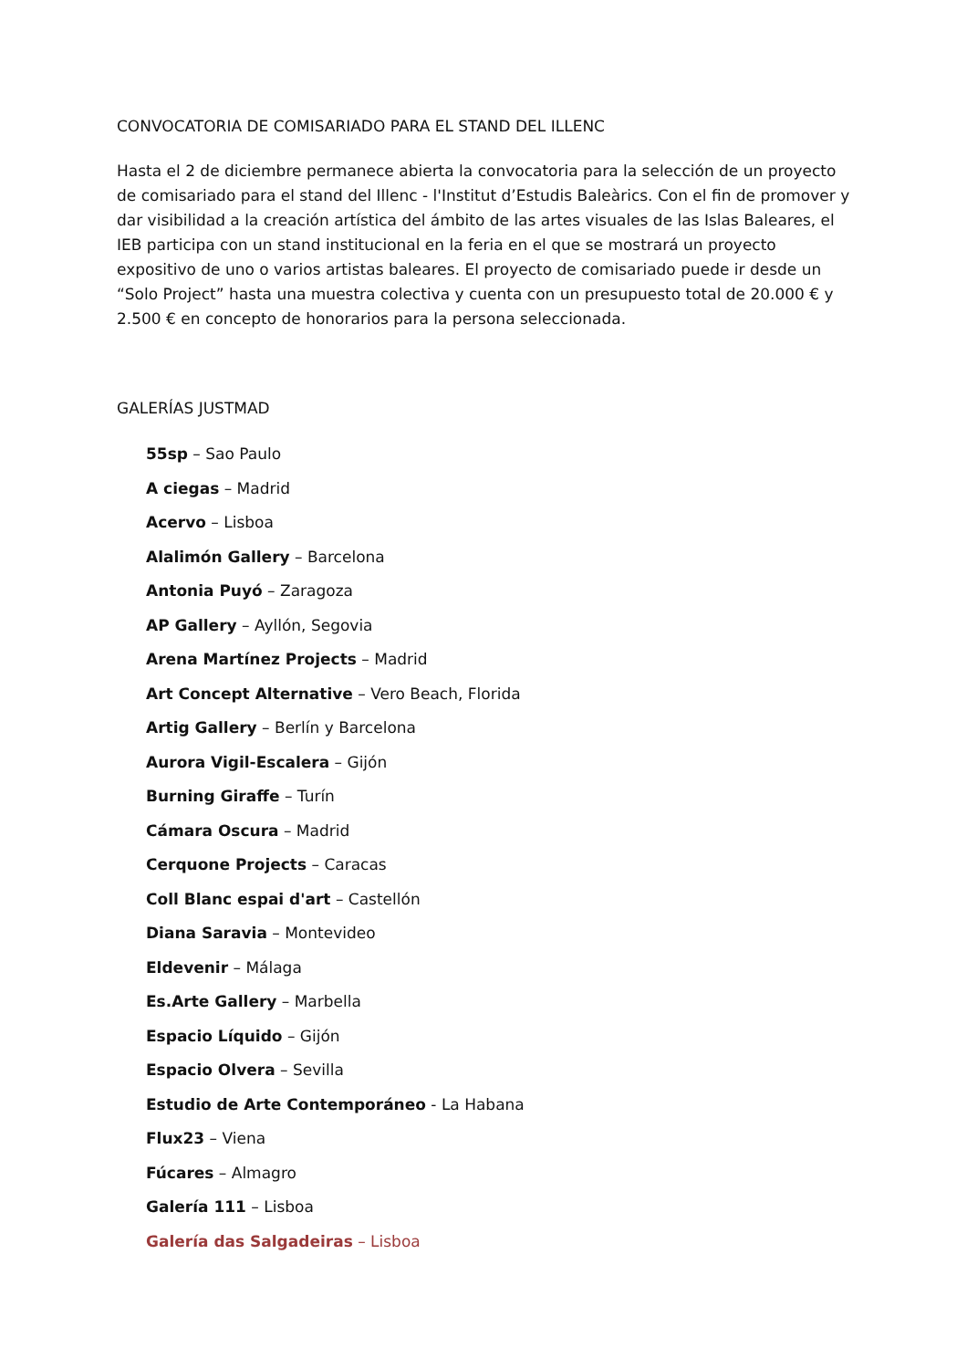CONVOCATORIA DE COMISARIADO PARA EL STAND DEL ILLENC
Hasta el 2 de diciembre permanece abierta la convocatoria para la selección de un proyecto de comisariado para el stand del Illenc - l'Institut d’Estudis Baleàrics. Con el fin de promover y dar visibilidad a la creación artística del ámbito de las artes visuales de las Islas Baleares, el IEB participa con un stand institucional en la feria en el que se mostrará un proyecto expositivo de uno o varios artistas baleares. El proyecto de comisariado puede ir desde un “Solo Project” hasta una muestra colectiva y cuenta con un presupuesto total de 20.000 € y 2.500 € en concepto de honorarios para la persona seleccionada.
GALERÍAS JUSTMAD
55sp – Sao Paulo
A ciegas – Madrid
Acervo – Lisboa
Alalimón Gallery – Barcelona
Antonia Puyó – Zaragoza
AP Gallery – Ayllón, Segovia
Arena Martínez Projects – Madrid
Art Concept Alternative – Vero Beach, Florida
Artig Gallery – Berlín y Barcelona
Aurora Vigil-Escalera – Gijón
Burning Giraffe – Turín
Cámara Oscura – Madrid
Cerquone Projects – Caracas
Coll Blanc espai d'art – Castellón
Diana Saravia – Montevideo
Eldevenir – Málaga
Es.Arte Gallery – Marbella
Espacio Líquido – Gijón
Espacio Olvera – Sevilla
Estudio de Arte Contemporáneo - La Habana
Flux23 – Viena
Fúcares – Almagro
Galería 111 – Lisboa
Galería das Salgadeiras – Lisboa